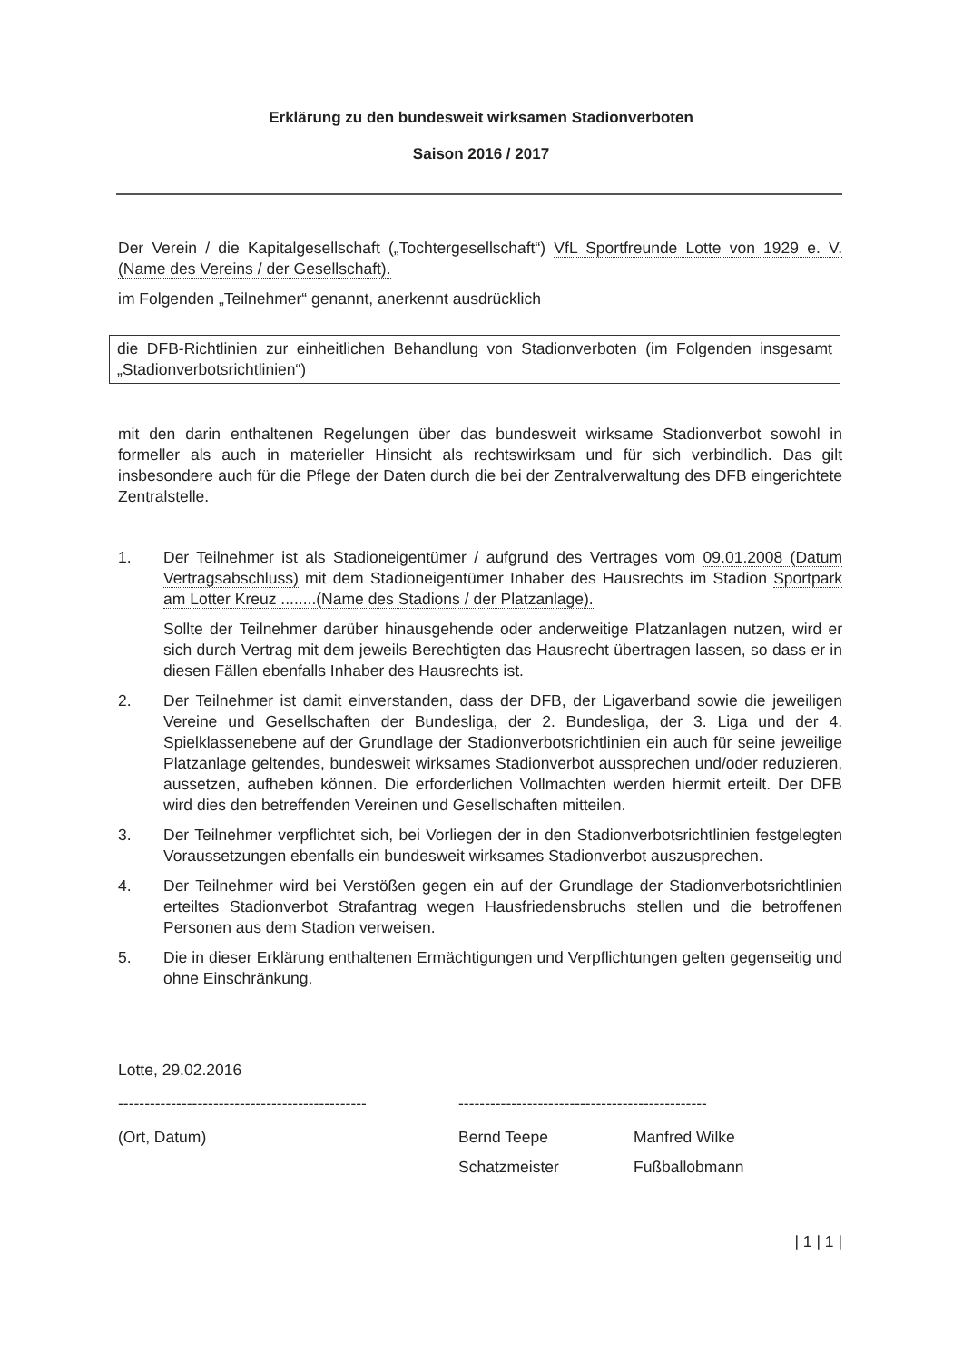Erklärung zu den bundesweit wirksamen Stadionverboten
Saison 2016 / 2017
Der Verein / die Kapitalgesellschaft („Tochtergesellschaft“) VfL Sportfreunde Lotte von 1929 e. V. (Name des Vereins / der Gesellschaft).
im Folgenden „Teilnehmer“ genannt, anerkennt ausdrücklich
die DFB-Richtlinien zur einheitlichen Behandlung von Stadionverboten (im Folgenden insgesamt „Stadionverbotsrichtlinien“)
mit den darin enthaltenen Regelungen über das bundesweit wirksame Stadionverbot sowohl in formeller als auch in materieller Hinsicht als rechtswirksam und für sich verbindlich. Das gilt insbesondere auch für die Pflege der Daten durch die bei der Zentralverwaltung des DFB eingerichtete Zentralstelle.
1. Der Teilnehmer ist als Stadioneigentümer / aufgrund des Vertrages vom 09.01.2008 (Datum Vertragsabschluss) mit dem Stadioneigentümer Inhaber des Hausrechts im Stadion Sportpark am Lotter Kreuz ........(Name des Stadions / der Platzanlage).
Sollte der Teilnehmer darüber hinausgehende oder anderweitige Platzanlagen nutzen, wird er sich durch Vertrag mit dem jeweils Berechtigten das Hausrecht übertragen lassen, so dass er in diesen Fällen ebenfalls Inhaber des Hausrechts ist.
2. Der Teilnehmer ist damit einverstanden, dass der DFB, der Ligaverband sowie die jeweiligen Vereine und Gesellschaften der Bundesliga, der 2. Bundesliga, der 3. Liga und der 4. Spielklassenebene auf der Grundlage der Stadionverbotsrichtlinien ein auch für seine jeweilige Platzanlage geltendes, bundesweit wirksames Stadionverbot aussprechen und/oder reduzieren, aussetzen, aufheben können. Die erforderlichen Vollmachten werden hiermit erteilt. Der DFB wird dies den betreffenden Vereinen und Gesellschaften mitteilen.
3. Der Teilnehmer verpflichtet sich, bei Vorliegen der in den Stadionverbotsrichtlinien festgelegten Voraussetzungen ebenfalls ein bundesweit wirksames Stadionverbot auszusprechen.
4. Der Teilnehmer wird bei Verstößen gegen ein auf der Grundlage der Stadionverbotsrichtlinien erteiltes Stadionverbot Strafantrag wegen Hausfriedensbruchs stellen und die betroffenen Personen aus dem Stadion verweisen.
5. Die in dieser Erklärung enthaltenen Ermächtigungen und Verpflichtungen gelten gegenseitig und ohne Einschränkung.
Lotte, 29.02.2016
-----------------------------------------------
(Ort, Datum)
-----------------------------------------------
Bernd Teepe
Schatzmeister
Manfred Wilke
Fußballobmann
| 1 | 1 |